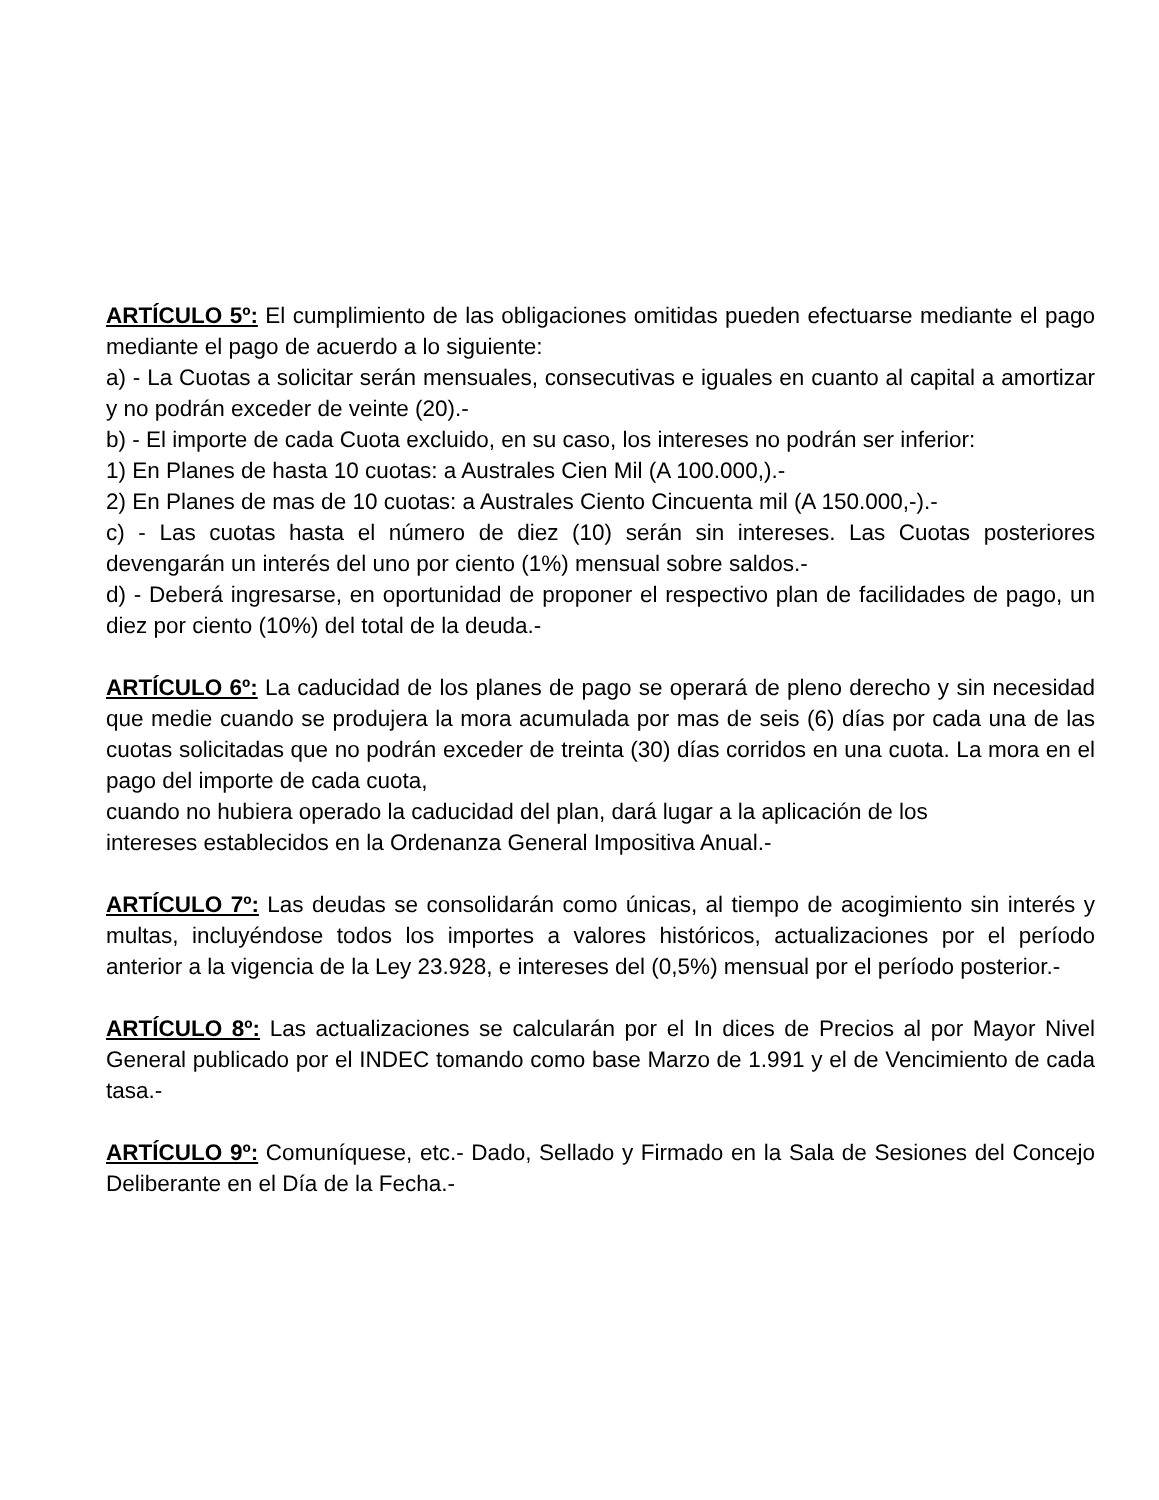ARTÍCULO 5º: El cumplimiento de las obligaciones omitidas pueden efectuarse mediante el pago mediante el pago de acuerdo a lo siguiente:
a) - La Cuotas a solicitar serán mensuales, consecutivas e iguales en cuanto al capital a amortizar y no podrán exceder de veinte (20).-
b) - El importe de cada Cuota excluido, en su caso, los intereses no podrán ser inferior:
1) En Planes de hasta 10 cuotas: a Australes Cien Mil (A 100.000,).-
2) En Planes de mas de 10 cuotas: a Australes Ciento Cincuenta mil (A 150.000,-).-
c) - Las cuotas hasta el número de diez (10) serán sin intereses. Las Cuotas posteriores devengarán un interés del uno por ciento (1%) mensual sobre saldos.-
d) - Deberá ingresarse, en oportunidad de proponer el respectivo plan de facilidades de pago, un diez por ciento (10%) del total de la deuda.-
ARTÍCULO 6º: La caducidad de los planes de pago se operará de pleno derecho y sin necesidad que medie cuando se produjera la mora acumulada por mas de seis (6) días por cada una de las cuotas solicitadas que no podrán exceder de treinta (30) días corridos en una cuota. La mora en el pago del importe de cada cuota,
cuando no hubiera operado la caducidad del plan, dará lugar a la aplicación de los
intereses establecidos en la Ordenanza General Impositiva Anual.-
ARTÍCULO 7º: Las deudas se consolidarán como únicas, al tiempo de acogimiento sin interés y multas, incluyéndose todos los importes a valores históricos, actualizaciones por el período anterior a la vigencia de la Ley 23.928, e intereses del (0,5%) mensual por el período posterior.-
ARTÍCULO 8º: Las actualizaciones se calcularán por el In dices de Precios al por Mayor Nivel General publicado por el INDEC tomando como base Marzo de 1.991 y el de Vencimiento de cada tasa.-
ARTÍCULO 9º: Comuníquese, etc.- Dado, Sellado y Firmado en la Sala de Sesiones del Concejo Deliberante en el Día de la Fecha.-